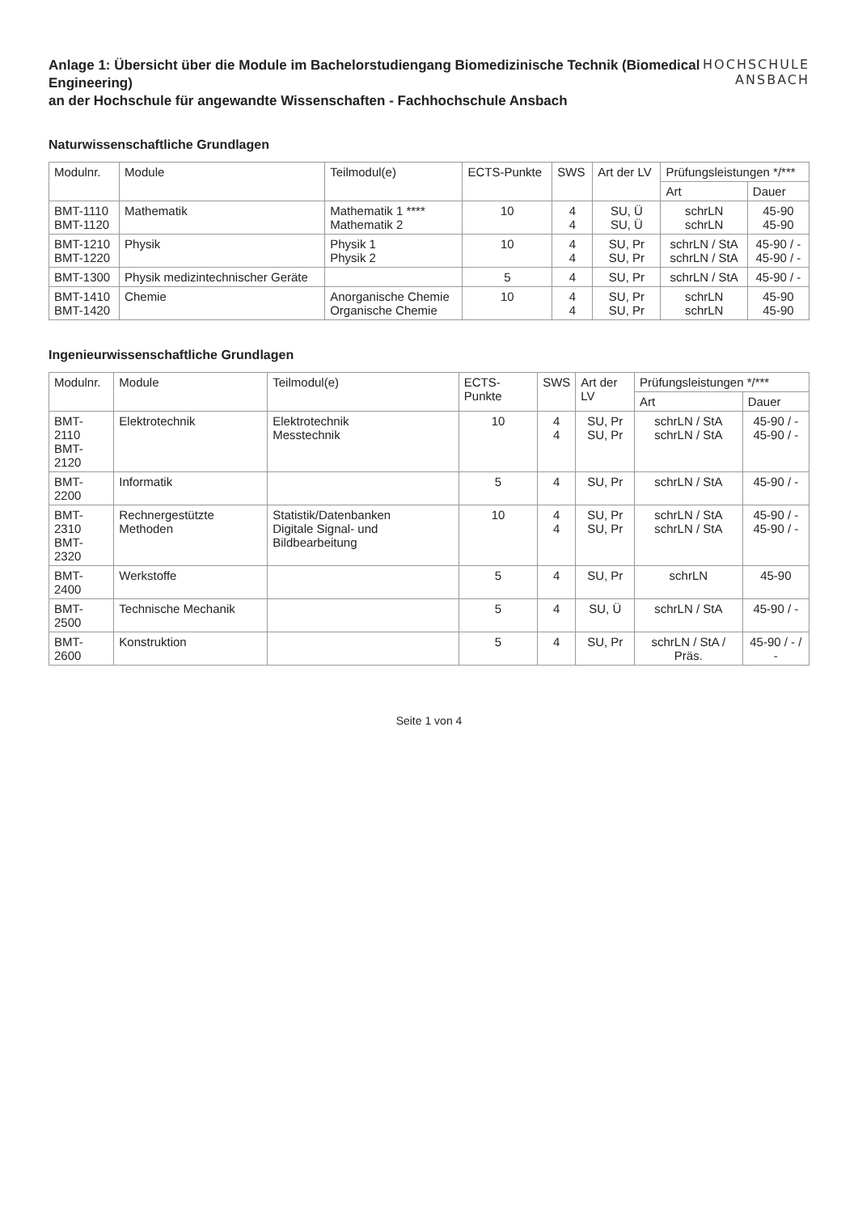Anlage 1: Übersicht über die Module im Bachelorstudiengang Biomedizinische Technik (Biomedical Engineering)
an der Hochschule für angewandte Wissenschaften - Fachhochschule Ansbach
HOCHSCHULE
ANSBACH
Naturwissenschaftliche Grundlagen
| Modulnr. | Module | Teilmodul(e) | ECTS-Punkte | SWS | Art der LV | Prüfungsleistungen */*** | |
| --- | --- | --- | --- | --- | --- | --- | --- |
| | | | | | | Art | Dauer |
| BMT-1110 BMT-1120 | Mathematik | Mathematik 1 **** Mathematik 2 | 10 | 4 4 | SU, Ü SU, Ü | schrLN schrLN | 45-90 45-90 |
| BMT-1210 BMT-1220 | Physik | Physik 1 Physik 2 | 10 | 4 4 | SU, Pr SU, Pr | schrLN / StA schrLN / StA | 45-90 / - 45-90 / - |
| BMT-1300 | Physik medizintechnischer Geräte | | 5 | 4 | SU, Pr | schrLN / StA | 45-90 / - |
| BMT-1410 BMT-1420 | Chemie | Anorganische Chemie Organische Chemie | 10 | 4 4 | SU, Pr SU, Pr | schrLN schrLN | 45-90 45-90 |
Ingenieurwissenschaftliche Grundlagen
| Modulnr. | Module | Teilmodul(e) | ECTS-Punkte | SWS | Art der LV | Prüfungsleistungen */*** | |
| --- | --- | --- | --- | --- | --- | --- | --- |
| | | | | | | Art | Dauer |
| BMT-2110 BMT-2120 | Elektrotechnik | Elektrotechnik Messtechnik | 10 | 4 4 | SU, Pr SU, Pr | schrLN / StA schrLN / StA | 45-90 / - 45-90 / - |
| BMT-2200 | Informatik | | 5 | 4 | SU, Pr | schrLN / StA | 45-90 / - |
| BMT-2310 BMT-2320 | Rechnergestützte Methoden | Statistik/Datenbanken Digitale Signal- und Bildbearbeitung | 10 | 4 4 | SU, Pr SU, Pr | schrLN / StA schrLN / StA | 45-90 / - 45-90 / - |
| BMT-2400 | Werkstoffe | | 5 | 4 | SU, Pr | schrLN | 45-90 |
| BMT-2500 | Technische Mechanik | | 5 | 4 | SU, Ü | schrLN / StA | 45-90 / - |
| BMT-2600 | Konstruktion | | 5 | 4 | SU, Pr | schrLN / StA / Präs. | 45-90 / - / - |
Seite 1 von 4